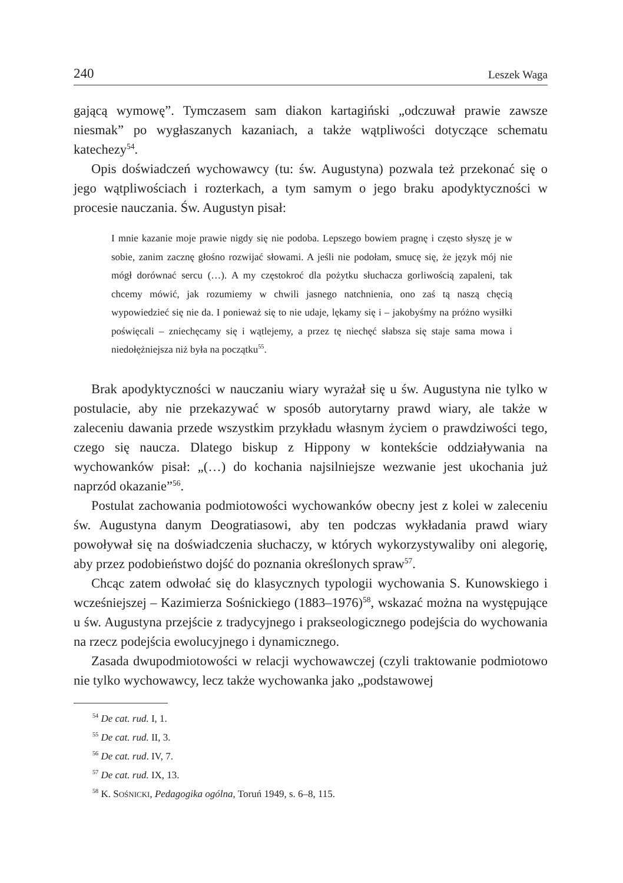240 Leszek Waga
gającą wymowę”. Tymczasem sam diakon kartagiński „odczuwał prawie zawsze niesmak” po wygłaszanych kazaniach, a także wątpliwości dotyczące schematu katechezy<sup>54</sup>.
Opis doświadczeń wychowawcy (tu: św. Augustyna) pozwala też przekonać się o jego wątpliwościach i rozterkach, a tym samym o jego braku apodyktyczności w procesie nauczania. Św. Augustyn pisał:
I mnie kazanie moje prawie nigdy się nie podoba. Lepszego bowiem pragnę i często słyszę je w sobie, zanim zacznę głośno rozwijać słowami. A jeśli nie podołam, smucę się, że język mój nie mógł dorównać sercu (…). A my częstokroć dla pożytku słuchacza gorliwością zapaleni, tak chcemy mówić, jak rozumiemy w chwili jasnego natchnienia, ono zaś tą naszą chęcią wypowiedzieć się nie da. I ponieważ się to nie udaje, lękamy się i – jakobyśmy na próżno wysiłki poświęcali – zniechęcamy się i wątlejemy, a przez tę niechęć słabsza się staje sama mowa i niedołężniejsza niż była na początku<sup>55</sup>.
Brak apodyktyczności w nauczaniu wiary wyrażał się u św. Augustyna nie tylko w postulacie, aby nie przekazywać w sposób autorytarny prawd wiary, ale także w zaleceniu dawania przede wszystkim przykładu własnym życiem o prawdziwości tego, czego się naucza. Dlatego biskup z Hippony w kontekście oddziaływania na wychowanków pisał: „(…) do kochania najsilniejsze wezwanie jest ukochania już naprzód okazanie”<sup>56</sup>.
Postulat zachowania podmiotowości wychowanków obecny jest z kolei w zaleceniu św. Augustyna danym Deogratiasowi, aby ten podczas wykładania prawd wiary powoływał się na doświadczenia słuchaczy, w których wykorzystywaliby oni alegorię, aby przez podobieństwo dojść do poznania określonych spraw<sup>57</sup>.
Chcąc zatem odwołać się do klasycznych typologii wychowania S. Kunowskiego i wcześniejszej – Kazimierza Sośnickiego (1883–1976)<sup>58</sup>, wskazać można na występujące u św. Augustyna przejście z tradycyjnego i prakseologicznego podejścia do wychowania na rzecz podejścia ewolucyjnego i dynamicznego.
Zasada dwupodmiotowości w relacji wychowawczej (czyli traktowanie podmiotowo nie tylko wychowawcy, lecz także wychowanka jako „podstawowej
<sup>54</sup> De cat. rud. I, 1.
<sup>55</sup> De cat. rud. II, 3.
<sup>56</sup> De cat. rud. IV, 7.
<sup>57</sup> De cat. rud. IX, 13.
<sup>58</sup> K. SOŚNICKI, Pedagogika ogólna, Toruń 1949, s. 6–8, 115.